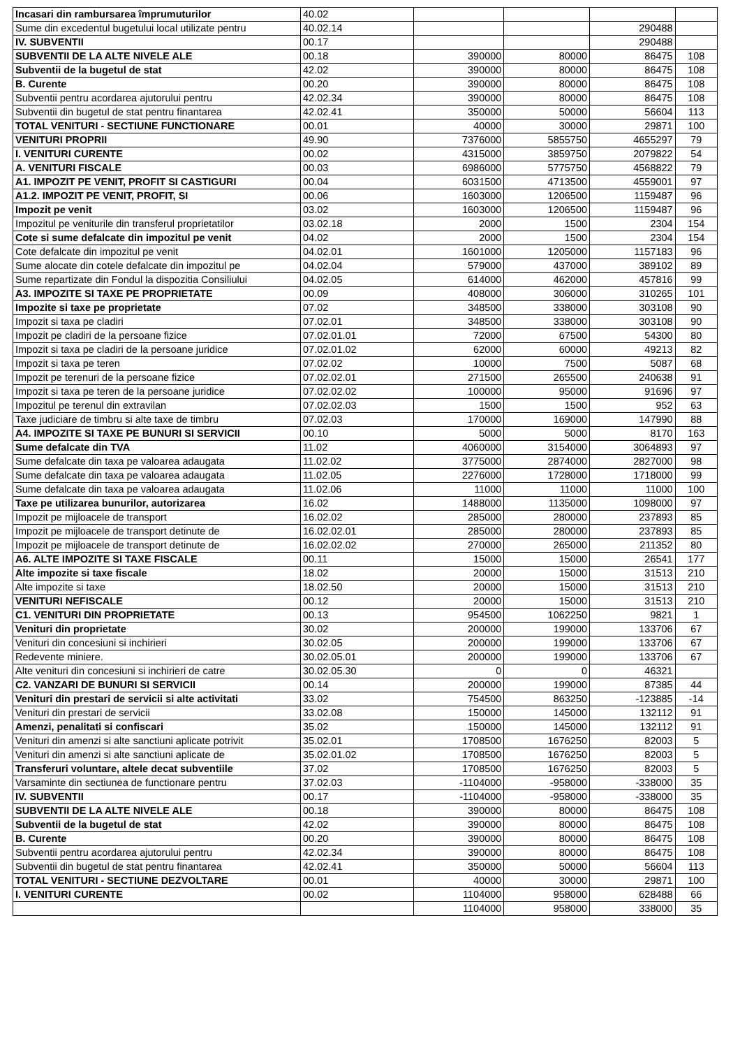| Incasari din rambursarea împrumuturilor | 40.02 | | | | |
| Sume din excedentul bugetului local utilizate pentru | 40.02.14 | | | 290488 | |
| IV. SUBVENTII | 00.17 | | | 290488 | |
| SUBVENTII DE LA ALTE NIVELE ALE | 00.18 | 390000 | 80000 | 86475 | 108 |
| Subventii de la bugetul de stat | 42.02 | 390000 | 80000 | 86475 | 108 |
| B. Curente | 00.20 | 390000 | 80000 | 86475 | 108 |
| Subventii pentru acordarea ajutorului pentru | 42.02.34 | 390000 | 80000 | 86475 | 108 |
| Subventii din bugetul de stat pentru finantarea | 42.02.41 | 350000 | 50000 | 56604 | 113 |
| TOTAL VENITURI - SECTIUNE FUNCTIONARE | 00.01 | 40000 | 30000 | 29871 | 100 |
| VENITURI PROPRII | 49.90 | 7376000 | 5855750 | 4655297 | 79 |
| I. VENITURI CURENTE | 00.02 | 4315000 | 3859750 | 2079822 | 54 |
| A. VENITURI FISCALE | 00.03 | 6986000 | 5775750 | 4568822 | 79 |
| A1. IMPOZIT PE VENIT, PROFIT SI CASTIGURI | 00.04 | 6031500 | 4713500 | 4559001 | 97 |
| A1.2. IMPOZIT PE VENIT, PROFIT, SI | 00.06 | 1603000 | 1206500 | 1159487 | 96 |
| Impozit pe venit | 03.02 | 1603000 | 1206500 | 1159487 | 96 |
| Impozitul pe veniturile din transferul proprietatilor | 03.02.18 | 2000 | 1500 | 2304 | 154 |
| Cote si sume defalcate din impozitul pe venit | 04.02 | 2000 | 1500 | 2304 | 154 |
| Cote defalcate din impozitul pe venit | 04.02.01 | 1601000 | 1205000 | 1157183 | 96 |
| Sume alocate din cotele defalcate din impozitul pe | 04.02.04 | 579000 | 437000 | 389102 | 89 |
| Sume repartizate din Fondul la dispozitia Consiliului | 04.02.05 | 614000 | 462000 | 457816 | 99 |
| A3. IMPOZITE SI TAXE PE PROPRIETATE | 00.09 | 408000 | 306000 | 310265 | 101 |
| Impozite si taxe pe proprietate | 07.02 | 348500 | 338000 | 303108 | 90 |
| Impozit si taxa pe cladiri | 07.02.01 | 348500 | 338000 | 303108 | 90 |
| Impozit pe cladiri de la persoane fizice | 07.02.01.01 | 72000 | 67500 | 54300 | 80 |
| Impozit si taxa pe cladiri de la persoane juridice | 07.02.01.02 | 62000 | 60000 | 49213 | 82 |
| Impozit si taxa pe teren | 07.02.02 | 10000 | 7500 | 5087 | 68 |
| Impozit pe terenuri de la persoane fizice | 07.02.02.01 | 271500 | 265500 | 240638 | 91 |
| Impozit si taxa pe teren de la persoane juridice | 07.02.02.02 | 100000 | 95000 | 91696 | 97 |
| Impozitul pe terenul din extravilan | 07.02.02.03 | 1500 | 1500 | 952 | 63 |
| Taxe judiciare de timbru si alte taxe de timbru | 07.02.03 | 170000 | 169000 | 147990 | 88 |
| A4. IMPOZITE SI TAXE PE BUNURI SI SERVICII | 00.10 | 5000 | 5000 | 8170 | 163 |
| Sume defalcate din TVA | 11.02 | 4060000 | 3154000 | 3064893 | 97 |
| Sume defalcate din taxa pe valoarea adaugata | 11.02.02 | 3775000 | 2874000 | 2827000 | 98 |
| Sume defalcate din taxa pe valoarea adaugata | 11.02.05 | 2276000 | 1728000 | 1718000 | 99 |
| Sume defalcate din taxa pe valoarea adaugata | 11.02.06 | 11000 | 11000 | 11000 | 100 |
| Taxe pe utilizarea bunurilor, autorizarea | 16.02 | 1488000 | 1135000 | 1098000 | 97 |
| Impozit pe mijloacele de transport | 16.02.02 | 285000 | 280000 | 237893 | 85 |
| Impozit pe mijloacele de transport detinute de | 16.02.02.01 | 285000 | 280000 | 237893 | 85 |
| Impozit pe mijloacele de transport detinute de | 16.02.02.02 | 270000 | 265000 | 211352 | 80 |
| A6. ALTE IMPOZITE SI TAXE FISCALE | 00.11 | 15000 | 15000 | 26541 | 177 |
| Alte impozite si taxe fiscale | 18.02 | 20000 | 15000 | 31513 | 210 |
| Alte impozite si taxe | 18.02.50 | 20000 | 15000 | 31513 | 210 |
| VENITURI NEFISCALE | 00.12 | 20000 | 15000 | 31513 | 210 |
| C1. VENITURI DIN PROPRIETATE | 00.13 | 954500 | 1062250 | 9821 | 1 |
| Venituri din proprietate | 30.02 | 200000 | 199000 | 133706 | 67 |
| Venituri din concesiuni si inchirieri | 30.02.05 | 200000 | 199000 | 133706 | 67 |
| Redevente miniere. | 30.02.05.01 | 200000 | 199000 | 133706 | 67 |
| Alte venituri din concesiuni si inchirieri de catre | 30.02.05.30 | 0 | 0 | 46321 | |
| C2. VANZARI DE BUNURI SI SERVICII | 00.14 | 200000 | 199000 | 87385 | 44 |
| Venituri din prestari de servicii si alte activitati | 33.02 | 754500 | 863250 | -123885 | -14 |
| Venituri din prestari de servicii | 33.02.08 | 150000 | 145000 | 132112 | 91 |
| Amenzi, penalitati si confiscari | 35.02 | 150000 | 145000 | 132112 | 91 |
| Venituri din amenzi si alte sanctiuni aplicate potrivit | 35.02.01 | 1708500 | 1676250 | 82003 | 5 |
| Venituri din amenzi si alte sanctiuni aplicate de | 35.02.01.02 | 1708500 | 1676250 | 82003 | 5 |
| Transferuri voluntare, altele decat subventiile | 37.02 | 1708500 | 1676250 | 82003 | 5 |
| Varsaminte din sectiunea de functionare pentru | 37.02.03 | -1104000 | -958000 | -338000 | 35 |
| IV. SUBVENTII | 00.17 | -1104000 | -958000 | -338000 | 35 |
| SUBVENTII DE LA ALTE NIVELE ALE | 00.18 | 390000 | 80000 | 86475 | 108 |
| Subventii de la bugetul de stat | 42.02 | 390000 | 80000 | 86475 | 108 |
| B. Curente | 00.20 | 390000 | 80000 | 86475 | 108 |
| Subventii pentru acordarea ajutorului pentru | 42.02.34 | 390000 | 80000 | 86475 | 108 |
| Subventii din bugetul de stat pentru finantarea | 42.02.41 | 350000 | 50000 | 56604 | 113 |
| TOTAL VENITURI - SECTIUNE DEZVOLTARE | 00.01 | 40000 | 30000 | 29871 | 100 |
| I. VENITURI CURENTE | 00.02 | 1104000 | 958000 | 628488 | 66 |
| | | 1104000 | 958000 | 338000 | 35 |